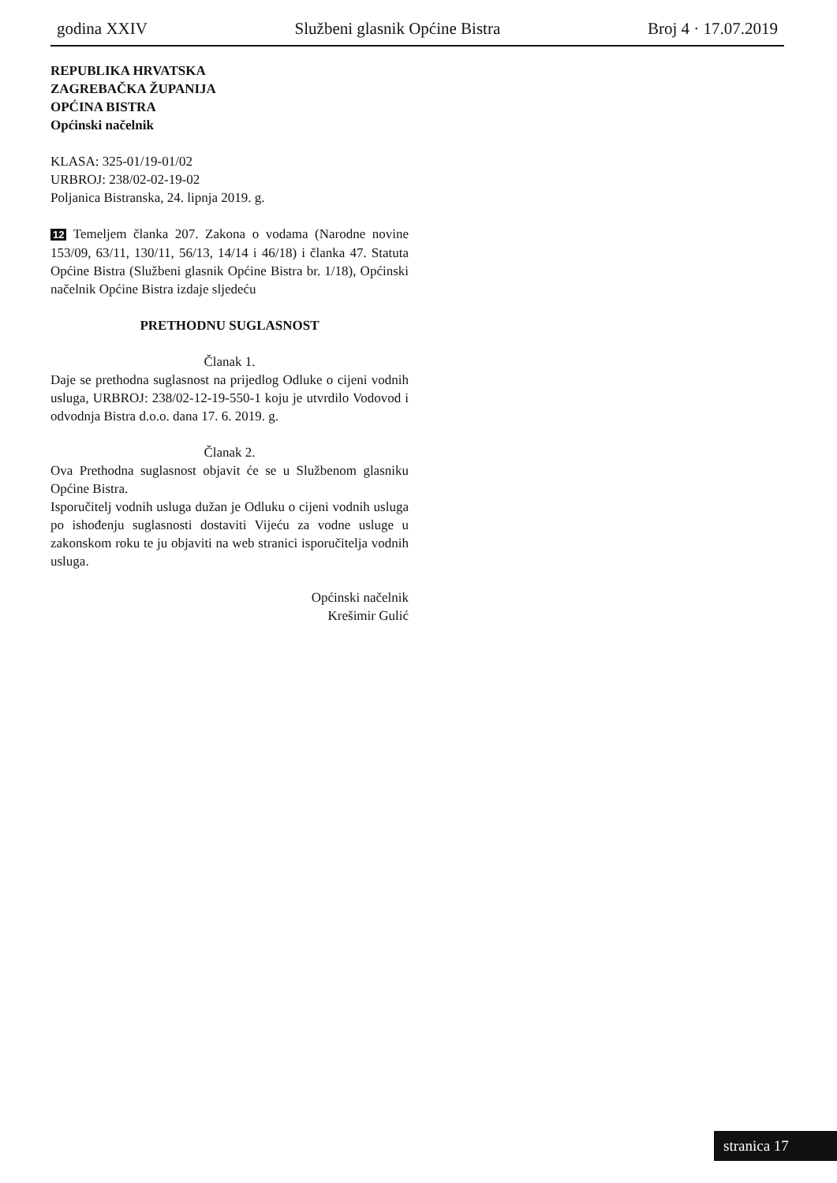godina XXIV Službeni glasnik Općine Bistra Broj 4 · 17.07.2019
REPUBLIKA HRVATSKA
ZAGREBAČKA ŽUPANIJA
OPĆINA BISTRA
Općinski načelnik
KLASA: 325-01/19-01/02
URBROJ: 238/02-02-19-02
Poljanica Bistranska, 24. lipnja 2019. g.
12 Temeljem članka 207. Zakona o vodama (Narodne novine 153/09, 63/11, 130/11, 56/13, 14/14 i 46/18) i članka 47. Statuta Općine Bistra (Službeni glasnik Općine Bistra br. 1/18), Općinski načelnik Općine Bistra izdaje sljedeću
PRETHODNU SUGLASNOST
Članak 1.
Daje se prethodna suglasnost na prijedlog Odluke o cijeni vodnih usluga, URBROJ: 238/02-12-19-550-1 koju je utvrdilo Vodovod i odvodnja Bistra d.o.o. dana 17. 6. 2019. g.
Članak 2.
Ova Prethodna suglasnost objavit će se u Službenom glasniku Općine Bistra.
Isporučitelj vodnih usluga dužan je Odluku o cijeni vodnih usluga po ishođenju suglasnosti dostaviti Vijeću za vodne usluge u zakonskom roku te ju objaviti na web stranici isporučitelja vodnih usluga.
Općinski načelnik
Krešimir Gulić
stranica 17